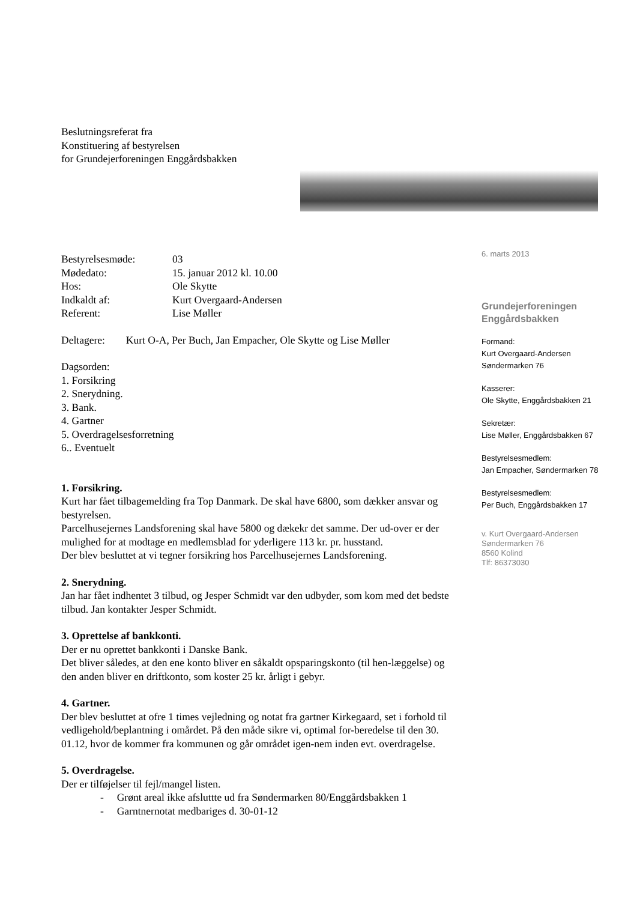Beslutningsreferat fra
Konstituering af bestyrelsen
for Grundejerforeningen Enggårdsbakken
| Bestyrelsesmøde: | 03 |
| Mødedato: | 15. januar 2012 kl. 10.00 |
| Hos: | Ole Skytte |
| Indkaldt af: | Kurt Overgaard-Andersen |
| Referent: | Lise Møller |
Deltagere: Kurt O-A, Per Buch, Jan Empacher, Ole Skytte og Lise Møller
Dagsorden:
1. Forsikring
2. Snerydning.
3. Bank.
4. Gartner
5. Overdragelsesforretning
6.. Eventuelt
1. Forsikring.
Kurt har fået tilbagemelding fra Top Danmark. De skal have 6800, som dækker ansvar og bestyrelsen.
Parcelhusejernes Landsforening skal have 5800 og dækekr det samme. Der ud-over er der mulighed for at modtage en medlemsblad for yderligere 113 kr. pr. husstand.
Der blev besluttet at vi tegner forsikring hos Parcelhusejernes Landsforening.
2. Snerydning.
Jan har fået indhentet 3 tilbud, og Jesper Schmidt var den udbyder, som kom med det bedste tilbud. Jan kontakter Jesper Schmidt.
3. Oprettelse af bankkonti.
Der er nu oprettet bankkonti i Danske Bank.
Det bliver således, at den ene konto bliver en såkaldt opsparingskonto (til hen-læggelse) og den anden bliver en driftkonto, som koster 25 kr. årligt i gebyr.
4. Gartner.
Der blev besluttet at ofre 1 times vejledning og notat fra gartner Kirkegaard, set i forhold til vedligehold/beplantning i omårdet. På den måde sikre vi, optimal for-beredelse til den 30. 01.12, hvor de kommer fra kommunen og går området igen-nem inden evt. overdragelse.
5. Overdragelse.
Der er tilføjelser til fejl/mangel listen.
- Grønt areal ikke afsluttte ud fra Søndermarken 80/Enggårdsbakken 1
- Garntnernotat medbariges d. 30-01-12
6. marts 2013
Grundejerforeningen
Enggårdsbakken
Formand:
Kurt Overgaard-Andersen
Søndermarken 76
Kasserer:
Ole Skytte, Enggårdsbakken 21
Sekretær:
Lise Møller, Enggårdsbakken 67
Bestyrelsesmedlem:
Jan Empacher, Søndermarken 78
Bestyrelsesmedlem:
Per Buch, Enggårdsbakken 17
v. Kurt Overgaard-Andersen
Søndermarken 76
8560 Kolind
Tlf: 86373030